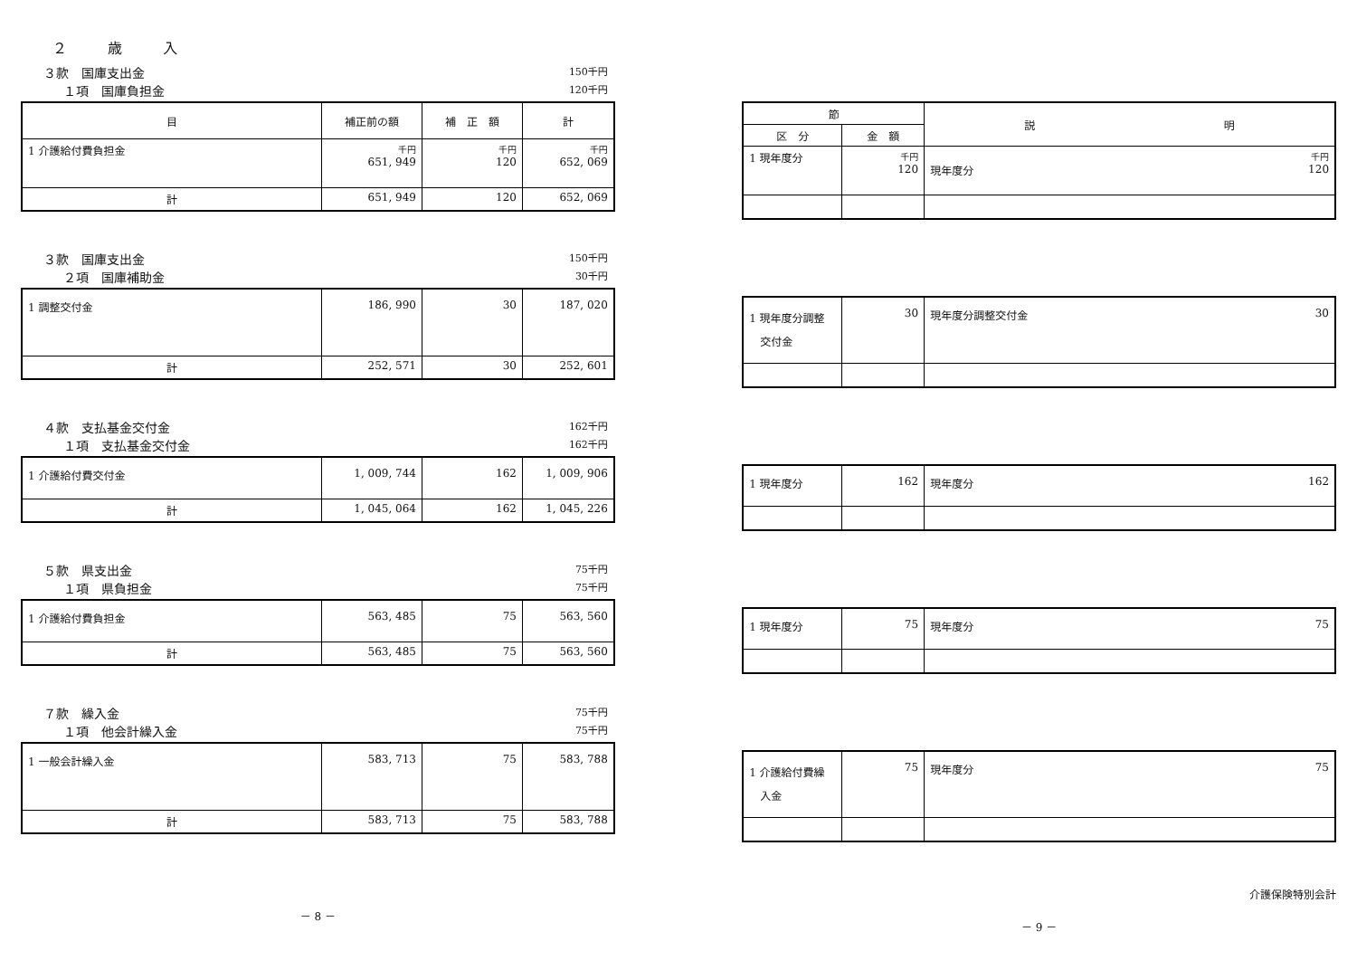２ 歳 入
３款　国庫支出金 150千円
１項　国庫負担金 120千円
| 目 | 補正前の額 | 補 正 額 | 計 |
| --- | --- | --- | --- |
| 1 介護給付費負担金 | 千円 651, 949 | 千円 120 | 千円 652, 069 |
| 計 | 651, 949 | 120 | 652, 069 |
３款　国庫支出金 150千円
２項　国庫補助金 30千円
| 1 調整交付金 | 186, 990 | 30 | 187, 020 |
| 計 | 252, 571 | 30 | 252, 601 |
４款　支払基金交付金 162千円
１項　支払基金交付金 162千円
| 1 介護給付費交付金 | 1, 009, 744 | 162 | 1, 009, 906 |
| 計 | 1, 045, 064 | 162 | 1, 045, 226 |
５款　県支出金 75千円
１項　県負担金 75千円
| 1 介護給付費負担金 | 563, 485 | 75 | 563, 560 |
| 計 | 563, 485 | 75 | 563, 560 |
７款　繰入金 75千円
１項　他会計繰入金 75千円
| 1 一般会計繰入金 | 583, 713 | 75 | 583, 788 |
| 計 | 583, 713 | 75 | 583, 788 |
－ 8 －
| 節 | | 説 明 |
| --- | --- | --- |
| 区 分 | 金 額 | |
| 1 現年度分 | 千円 120 | 現年度分 千円 120 |
| 1 現年度分調整 交付金 | 30 | 現年度分調整交付金 30 |
| 1 現年度分 | 162 | 現年度分 162 |
| 1 現年度分 | 75 | 現年度分 75 |
| 1 介護給付費繰 入金 | 75 | 現年度分 75 |
介護保険特別会計
－ 9 －